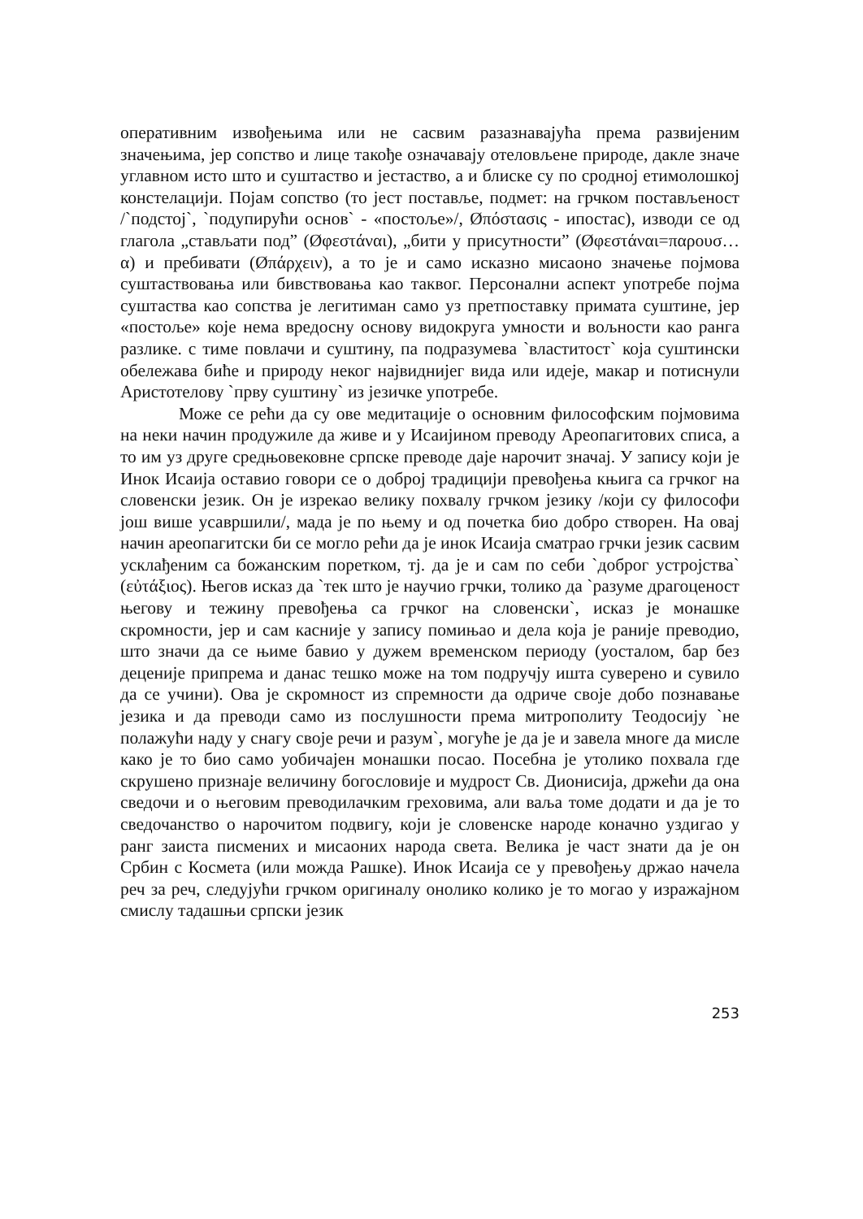оперативним извођењима или не сасвим разазнавајућа према развијеним значењима, јер сопство и лице такође означавају отеловљене природе, дакле значе углавном исто што и суштаство и јестаство, а и блиске су по сродној етимолошкој констелацији. Појам сопство (то јест поставље, подмет: на грчком постављеност /`подстој`, `подупирући основ` - «постоље»/, Øπόστασις - ипостас), изводи се од глагола „стављати под” (Øφεστάναι), „бити у присутности” (Øφεστάναι=παρουσ…α) и пребивати (Øπάρχειν), а то је и само исказно мисаоно значење појмова суштаствовања или бивствовања као таквог. Персонални аспект употребе појма суштаства као сопства је легитиман само уз претпоставку примата суштине, јер «постоље» које нема вредосну основу видокруга умности и вољности као ранга разлике. с тиме повлачи и суштину, па подразумева `властитост` која суштински обележава биће и природу неког највиднијег вида или идеје, макар и потиснули Аристотелову `прву суштину` из језичке употребе.
Може се рећи да су ове медитације о основним философским појмовима на неки начин продужиле да живе и у Исаијином преводу Ареопагитових списа, а то им уз друге средњовековне српске преводе даје нарочит значај. У запису који је Инок Исаија оставио говори се о доброј традицији превођења књига са грчког на словенски језик. Он је изрекао велику похвалу грчком језику /који су философи још више усавршили/, мада је по њему и од почетка био добро створен. На овај начин ареопагитски би се могло рећи да је инок Исаија сматрао грчки језик сасвим усклађеним са божанским поретком, тј. да је и сам по себи `доброг устројства` (εὐτάξιος). Његов исказ да `тек што је научио грчки, толико да `разуме драгоценост његову и тежину превођења са грчког на словенски`, исказ је монашке скромности, јер и сам касније у запису помињао и дела која је раније преводио, што значи да се њиме бавио у дужем временском периоду (уосталом, бар без деценије припрема и данас тешко може на том подручју ишта суверено и сувило да се учини). Ова је скромност из спремности да одриче своје добо познавање језика и да преводи само из послушности према митрополиту Теодосију `не полажући наду у снагу своје речи и разум`, могуће је да је и завела многе да мисле како је то био само уобичајен монашки посао. Посебна је утолико похвала где скрушено признаје величину богословије и мудрост Св. Дионисија, држећи да она сведочи и о његовим преводилачким греховима, али ваља томе додати и да је то сведочанство о нарочитом подвигу, који је словенске народе коначно уздигао у ранг заиста писмених и мисаоних народа света. Велика је част знати да је он Србин с Космета (или можда Рашке). Инок Исаија се у превођењу држао начела реч за реч, следујући грчком оригиналу онолико колико је то могао у изражајном смислу тадашњи српски језик
253